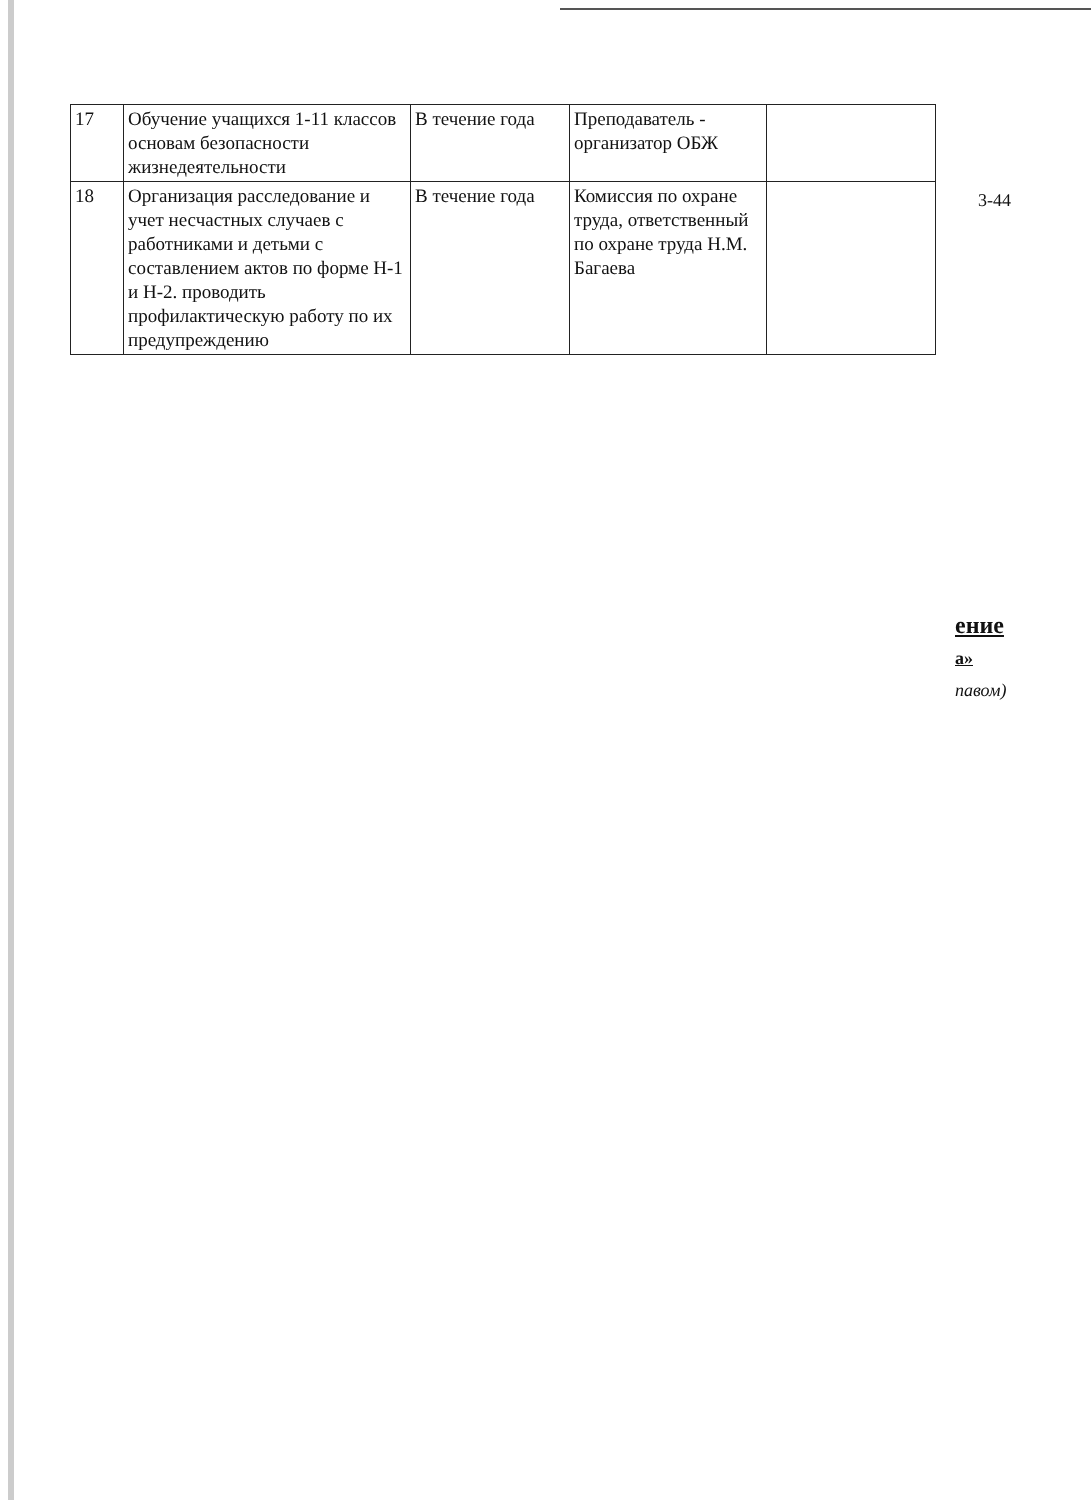| 17 | Обучение учащихся 1-11 классов основам безопасности жизнедеятельности | В течение года | Преподаватель - организатор ОБЖ | |
| 18 | Организация расследование и учет несчастных случаев с работниками и детьми с составлением актов по форме Н-1 и Н-2. проводить профилактическую работу по их предупреждению | В течение года | Комиссия по охране труда, ответственный по охране труда Н.М. Багаева | |
3-44
ение
а»
павом)